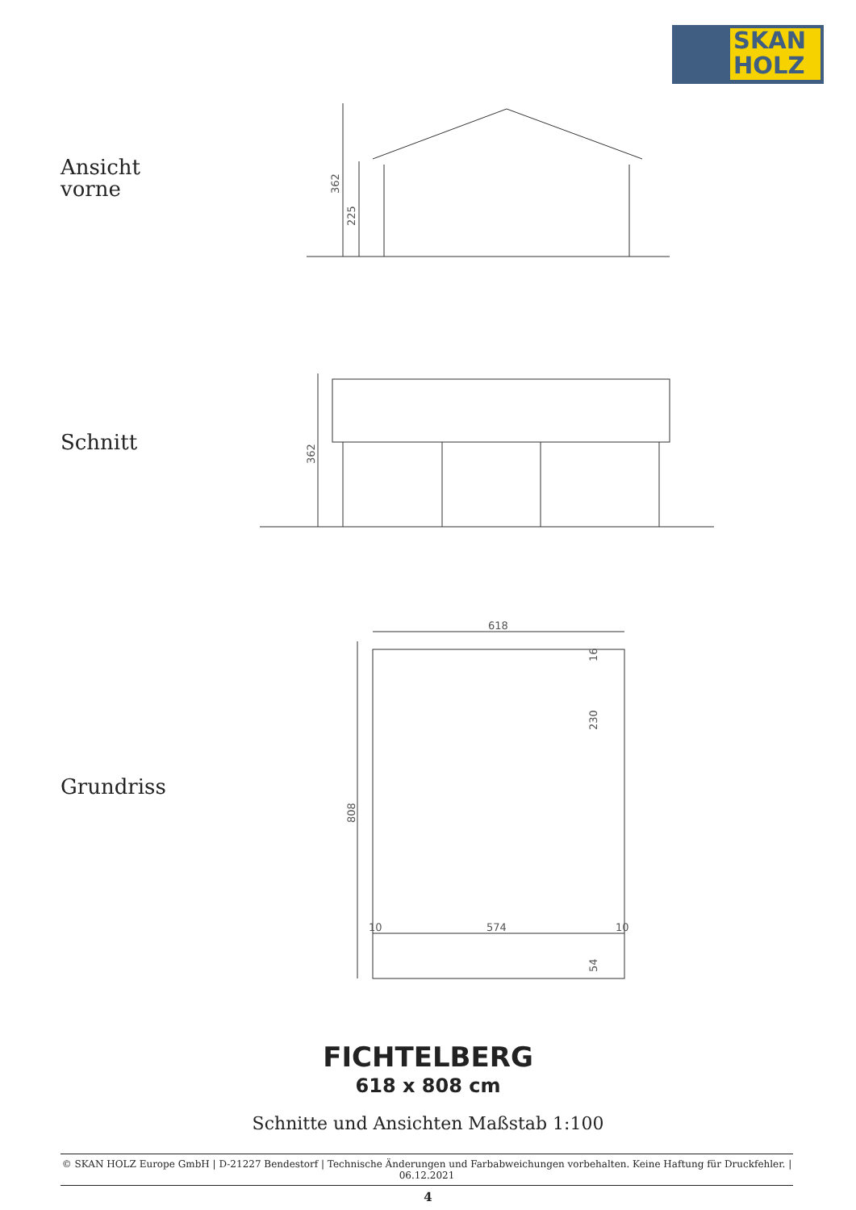SKAN
HOLZ
Ansicht
vorne
362
225
Schnitt
362
Grundriss
618
808
574
10
10
16
230
54
FICHTELBERG
618 x 808 cm
Schnitte und Ansichten Maßstab 1:100
© SKAN HOLZ Europe GmbH | D-21227 Bendestorf | Technische Änderungen und Farbabweichungen vorbehalten. Keine Haftung für Druckfehler. | 06.12.2021
4